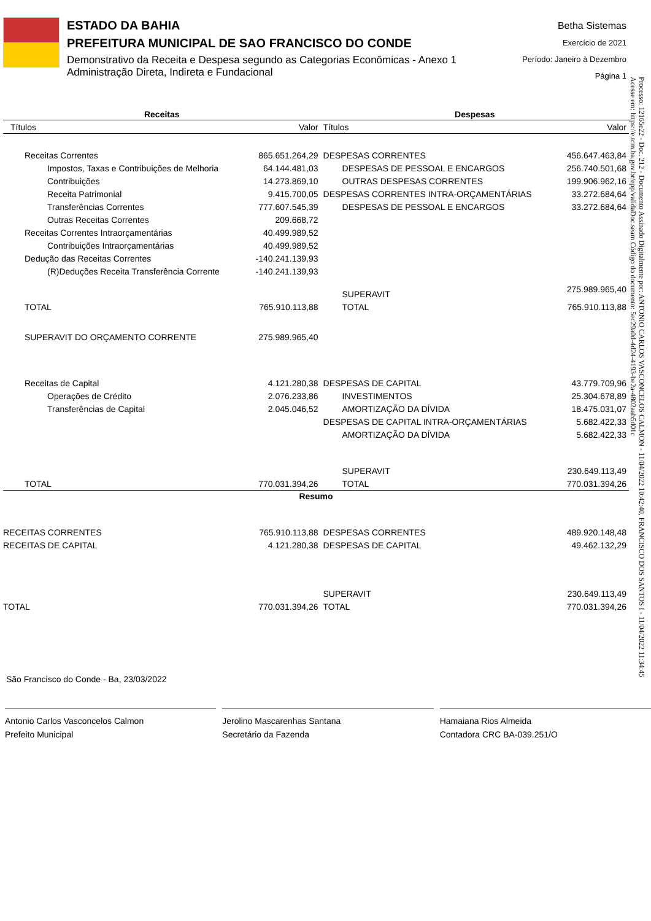ESTADO DA BAHIA
PREFEITURA MUNICIPAL DE SAO FRANCISCO DO CONDE
Demonstrativo da Receita e Despesa segundo as Categorias Econômicas - Anexo 1
Administração Direta, Indireta e Fundacional
Betha Sistemas
Exercício de 2021
Período: Janeiro à Dezembro
Página 1
| Receitas | | Despesas | |
| --- | --- | --- | --- |
| Títulos | Valor | Títulos | Valor |
| Receitas Correntes | 865.651.264,29 | DESPESAS CORRENTES | 456.647.463,84 |
| Impostos, Taxas e Contribuições de Melhoria | 64.144.481,03 | DESPESAS DE PESSOAL E ENCARGOS | 256.740.501,68 |
| Contribuições | 14.273.869,10 | OUTRAS DESPESAS CORRENTES | 199.906.962,16 |
| Receita Patrimonial | 9.415.700,05 | DESPESAS CORRENTES INTRA-ORÇAMENTÁRIAS | 33.272.684,64 |
| Transferências Correntes | 777.607.545,39 | DESPESAS DE PESSOAL E ENCARGOS | 33.272.684,64 |
| Outras Receitas Correntes | 209.668,72 | | |
| Receitas Correntes Intraorçamentárias | 40.499.989,52 | | |
| Contribuições Intraorçamentárias | 40.499.989,52 | | |
| Dedução das Receitas Correntes | -140.241.139,93 | | |
| (R)Deduções Receita Transferência Corrente | -140.241.139,93 | | |
| | | SUPERAVIT | 275.989.965,40 |
| TOTAL | 765.910.113,88 | TOTAL | 765.910.113,88 |
| SUPERAVIT DO ORÇAMENTO CORRENTE | 275.989.965,40 | | |
| Receitas de Capital | 4.121.280,38 | DESPESAS DE CAPITAL | 43.779.709,96 |
| Operações de Crédito | 2.076.233,86 | INVESTIMENTOS | 25.304.678,89 |
| Transferências de Capital | 2.045.046,52 | AMORTIZAÇÃO DA DÍVIDA | 18.475.031,07 |
| | | DESPESAS DE CAPITAL INTRA-ORÇAMENTÁRIAS | 5.682.422,33 |
| | | AMORTIZAÇÃO DA DÍVIDA | 5.682.422,33 |
| | | SUPERAVIT | 230.649.113,49 |
| TOTAL | 770.031.394,26 | TOTAL | 770.031.394,26 |
| Resumo | | | |
| RECEITAS CORRENTES | 765.910.113,88 | DESPESAS CORRENTES | 489.920.148,48 |
| RECEITAS DE CAPITAL | 4.121.280,38 | DESPESAS DE CAPITAL | 49.462.132,29 |
| | | SUPERAVIT | 230.649.113,49 |
| TOTAL | 770.031.394,26 | TOTAL | 770.031.394,26 |
São Francisco do Conde - Ba, 23/03/2022
Antonio Carlos Vasconcelos Calmon
Prefeito Municipal
Jerolino Mascarenhas Santana
Secretário da Fazenda
Hamaiana Rios Almeida
Contadora CRC BA-039.251/O
Processo: 12165e22 - Doc. 212 - Documento Assinado Digitalmente por: ANTONIO CARLOS VASCONCELOS CALMON - 11/04/2022 10:42:40, FRANCISCO DOS SANTOS I - 11/04/2022 11:34:45
Acesse em: https://e.tcm.ba.gov.br/epp/validaDoc.seam Código do documento: 5ec29a0d-4d24-4193-be2a-4802aab5d01c